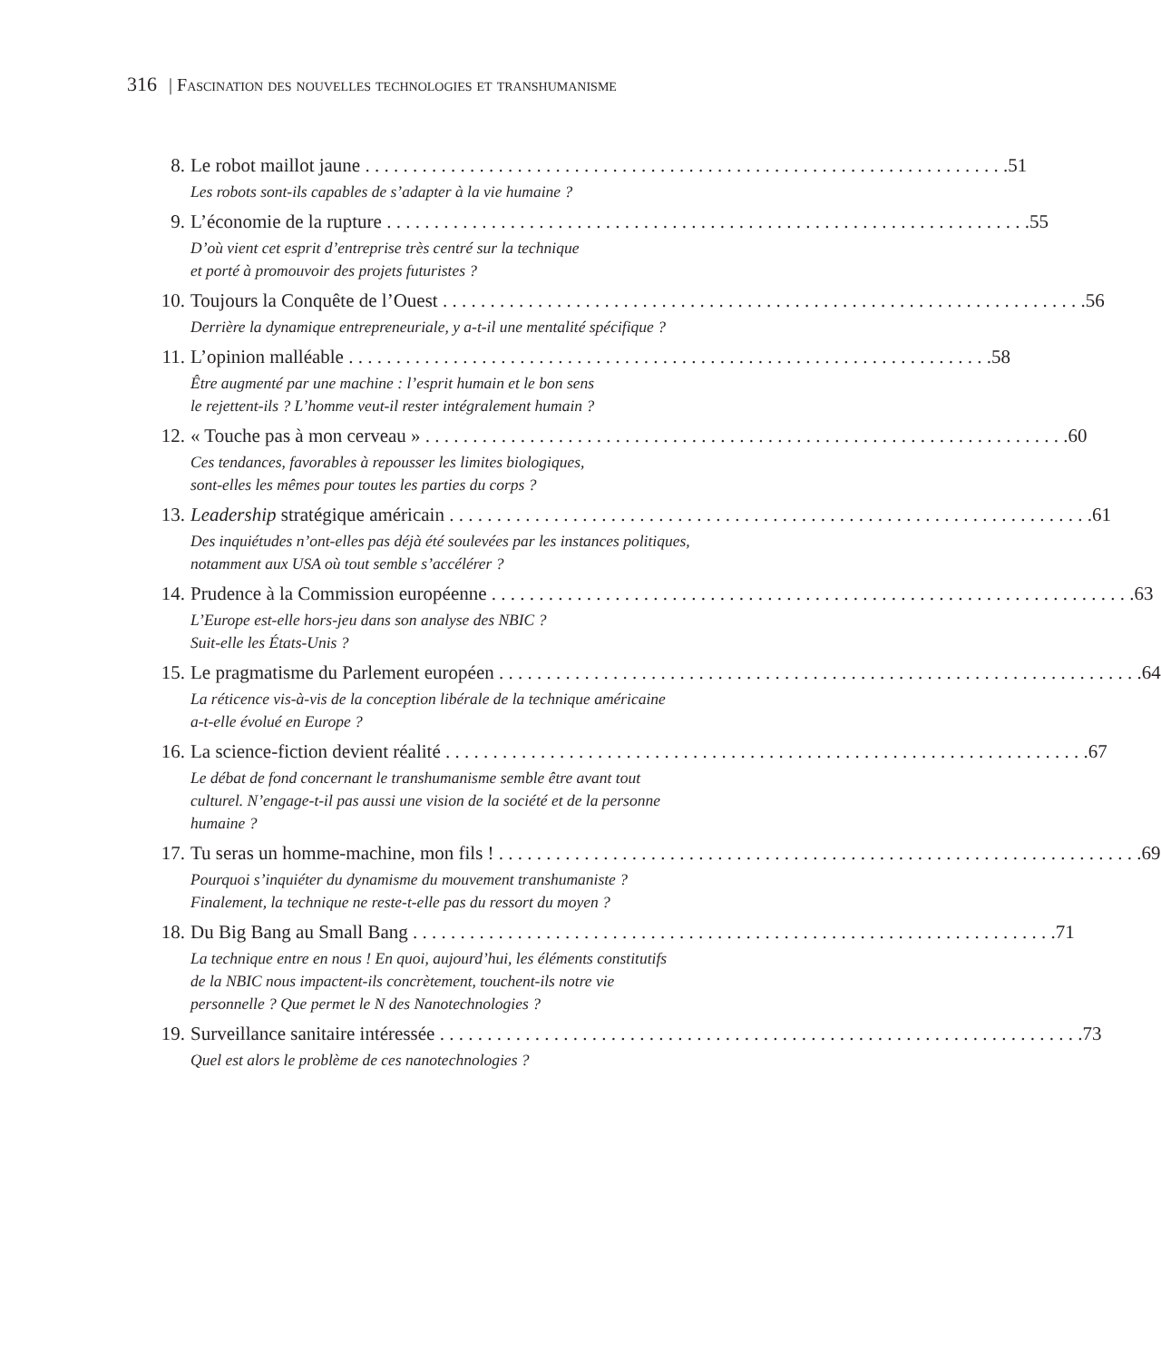316 | Fascination des nouvelles technologies et transhumanisme
8. Le robot maillot jaune 51
Les robots sont-ils capables de s’adapter à la vie humaine ?
9. L’économie de la rupture 55
D’où vient cet esprit d’entreprise très centré sur la technique
et porté à promouvoir des projets futuristes ?
10. Toujours la Conquête de l’Ouest 56
Derrière la dynamique entrepreneuriale, y a-t-il une mentalité spécifique ?
11. L’opinion malléable 58
Être augmenté par une machine : l’esprit humain et le bon sens
le rejettent-ils ? L’homme veut-il rester intégralement humain ?
12. « Touche pas à mon cerveau » 60
Ces tendances, favorables à repousser les limites biologiques,
sont-elles les mêmes pour toutes les parties du corps ?
13. Leadership stratégique américain 61
Des inquiétudes n’ont-elles pas déjà été soulevées par les instances politiques,
notamment aux USA où tout semble s’accélérer ?
14. Prudence à la Commission européenne 63
L’Europe est-elle hors-jeu dans son analyse des NBIC ?
Suit-elle les États-Unis ?
15. Le pragmatisme du Parlement européen 64
La réticence vis-à-vis de la conception libérale de la technique américaine
a-t-elle évolué en Europe ?
16. La science-fiction devient réalité 67
Le débat de fond concernant le transhumanisme semble être avant tout
culturel. N’engage-t-il pas aussi une vision de la société et de la personne
humaine ?
17. Tu seras un homme-machine, mon fils ! 69
Pourquoi s’inquiéter du dynamisme du mouvement transhumaniste ?
Finalement, la technique ne reste-t-elle pas du ressort du moyen ?
18. Du Big Bang au Small Bang 71
La technique entre en nous ! En quoi, aujourd’hui, les éléments constitutifs
de la NBIC nous impactent-ils concrètement, touchent-ils notre vie
personnelle ? Que permet le N des Nanotechnologies ?
19. Surveillance sanitaire intéressée 73
Quel est alors le problème de ces nanotechnologies ?